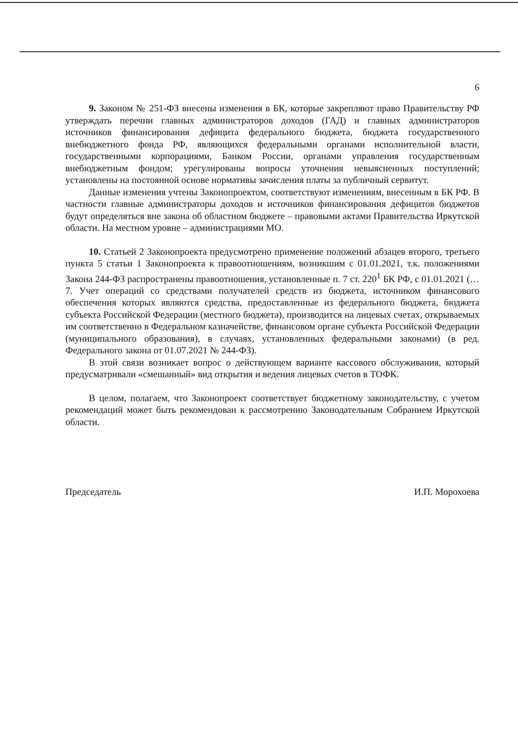6
9. Законом № 251-ФЗ внесены изменения в БК, которые закрепляют право Правительству РФ утверждать перечни главных администраторов доходов (ГАД) и главных администраторов источников финансирования дефицита федерального бюджета, бюджета государственного внебюджетного фонда РФ, являющихся федеральными органами исполнительной власти, государственными корпорациями, Банком России, органами управления государственным внебюджетным фондом; урегулированы вопросы уточнения невыясненных поступлений; установлены на постоянной основе нормативы зачисления платы за публичный сервитут.
Данные изменения учтены Законопроектом, соответствуют изменениям, внесенным в БК РФ. В частности главные администраторы доходов и источников финансирования дефицитов бюджетов будут определяться вне закона об областном бюджете – правовыми актами Правительства Иркутской области. На местном уровне – администрациями МО.
10. Статьей 2 Законопроекта предусмотрено применение положений абзацев второго, третьего пункта 5 статьи 1 Законопроекта к правоотношениям, возникшим с 01.01.2021, т.к. положениями Закона 244-ФЗ распространены правоотношения, установленные п. 7 ст. 220<sup>1</sup> БК РФ, с 01.01.2021 (…7. Учет операций со средствами получателей средств из бюджета, источником финансового обеспечения которых являются средства, предоставленные из федерального бюджета, бюджета субъекта Российской Федерации (местного бюджета), производится на лицевых счетах, открываемых им соответственно в Федеральном казначействе, финансовом органе субъекта Российской Федерации (муниципального образования), в случаях, установленных федеральными законами) (в ред. Федерального закона от 01.07.2021 № 244-ФЗ).
В этой связи возникает вопрос о действующем варианте кассового обслуживания, который предусматривали «смешанный» вид открытия и ведения лицевых счетов в ТОФК.
В целом, полагаем, что Законопроект соответствует бюджетному законодательству, с учетом рекомендаций может быть рекомендован к рассмотрению Законодательным Собранием Иркутской области.
Председатель И.П. Морохоева